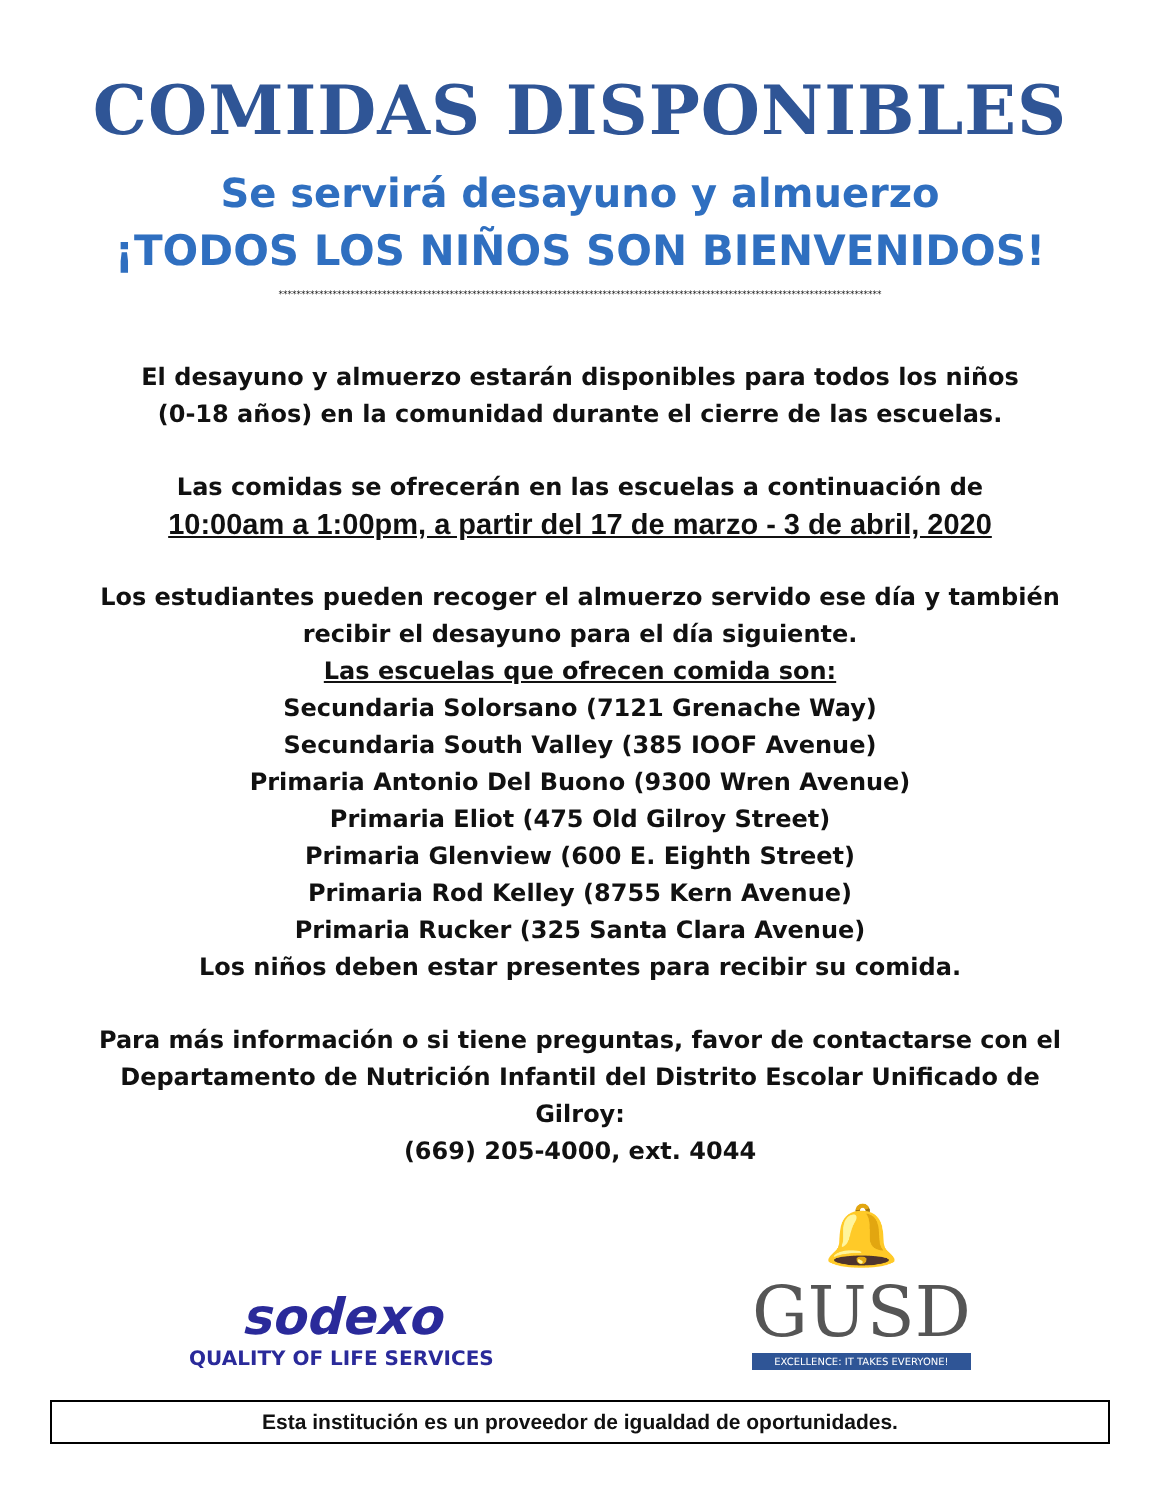COMIDAS DISPONIBLES
Se servirá desayuno y almuerzo
¡TODOS LOS NIÑOS SON BIENVENIDOS!
**************************************************************************************************************************************
El desayuno y almuerzo estarán disponibles para todos los niños
(0-18 años) en la comunidad durante el cierre de las escuelas.
Las comidas se ofrecerán en las escuelas a continuación de
10:00am a 1:00pm, a partir del 17 de marzo - 3 de abril, 2020
Los estudiantes pueden recoger el almuerzo servido ese día y también
recibir el desayuno para el día siguiente.
Las escuelas que ofrecen comida son:
Secundaria Solorsano (7121 Grenache Way)
Secundaria South Valley (385 IOOF Avenue)
Primaria Antonio Del Buono (9300 Wren Avenue)
Primaria Eliot (475 Old Gilroy Street)
Primaria Glenview (600 E. Eighth Street)
Primaria Rod Kelley (8755 Kern Avenue)
Primaria Rucker (325 Santa Clara Avenue)
Los niños deben estar presentes para recibir su comida.
Para más información o si tiene preguntas, favor de contactarse con el
Departamento de Nutrición Infantil del Distrito Escolar Unificado de
Gilroy:
(669) 205-4000, ext. 4044
sodexo
QUALITY OF LIFE SERVICES
🔔
GUSD
EXCELLENCE: IT TAKES EVERYONE!
Esta institución es un proveedor de igualdad de oportunidades.